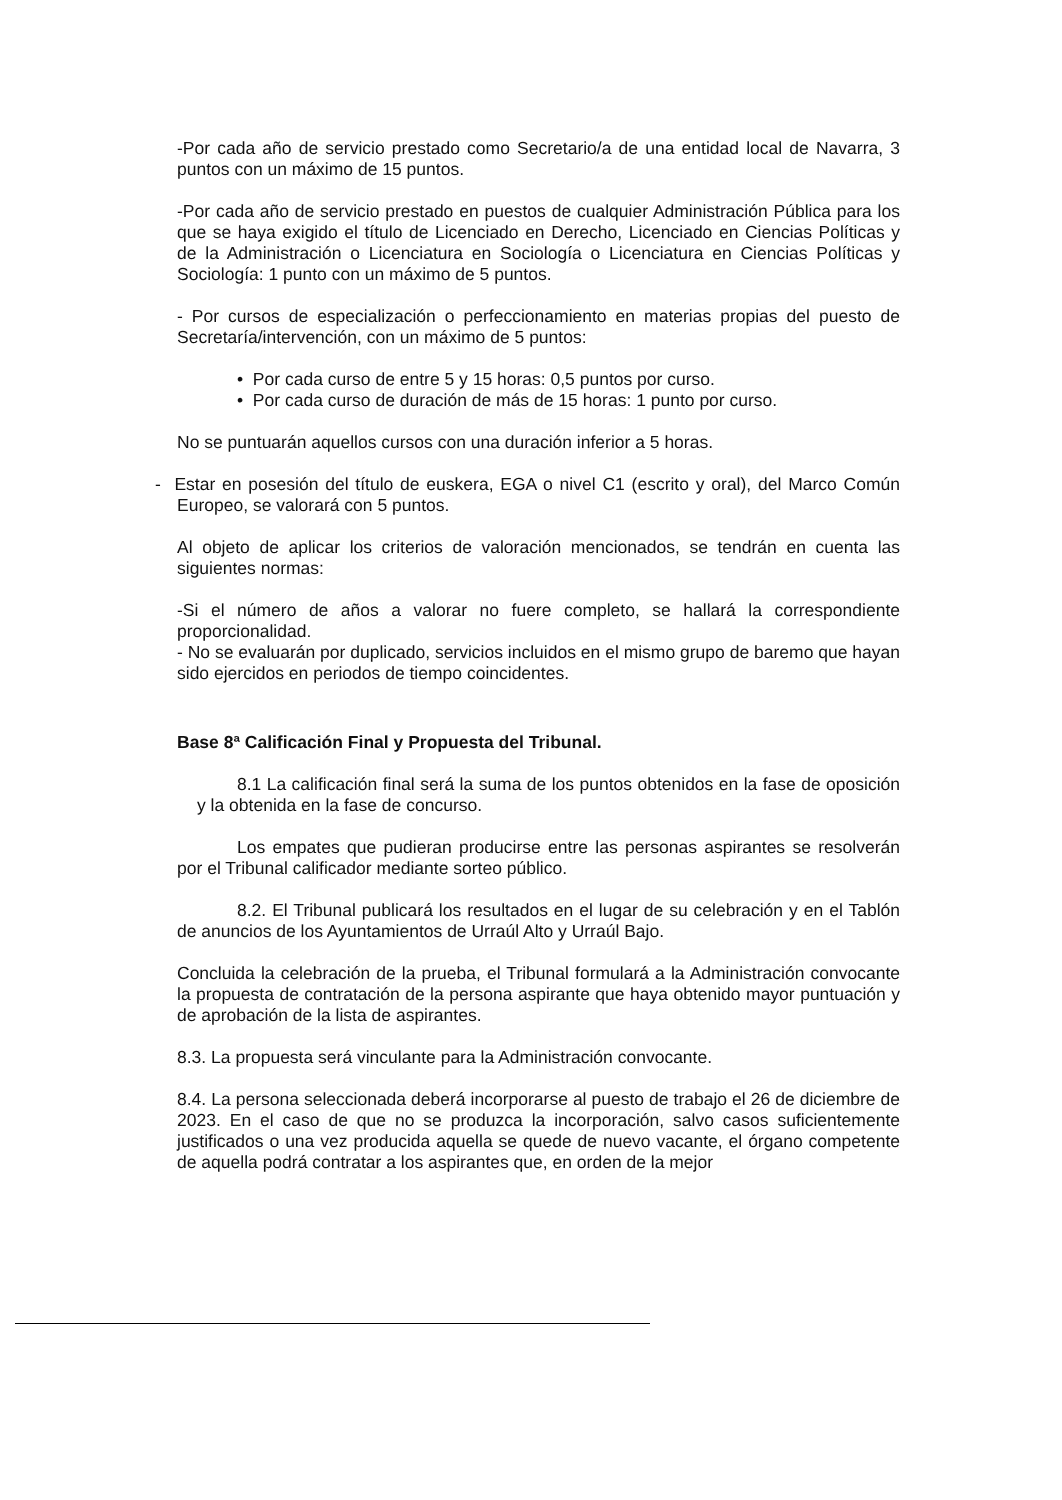-Por cada año de servicio prestado como Secretario/a de una entidad local de Navarra, 3 puntos con un máximo de 15 puntos.
-Por cada año de servicio prestado en puestos de cualquier Administración Pública para los que se haya exigido el título de Licenciado en Derecho, Licenciado en Ciencias Políticas y de la Administración o Licenciatura en Sociología o Licenciatura en Ciencias Políticas y Sociología: 1 punto con un máximo de 5 puntos.
- Por cursos de especialización o perfeccionamiento en materias propias del puesto de Secretaría/intervención, con un máximo de 5 puntos:
• Por cada curso de entre 5 y 15 horas: 0,5 puntos por curso.
• Por cada curso de duración de más de 15 horas: 1 punto por curso.
No se puntuarán aquellos cursos con una duración inferior a 5 horas.
- Estar en posesión del título de euskera, EGA o nivel C1 (escrito y oral), del Marco Común Europeo, se valorará con 5 puntos.
Al objeto de aplicar los criterios de valoración mencionados, se tendrán en cuenta las siguientes normas:
-Si el número de años a valorar no fuere completo, se hallará la correspondiente proporcionalidad.
- No se evaluarán por duplicado, servicios incluidos en el mismo grupo de baremo que hayan sido ejercidos en periodos de tiempo coincidentes.
Base 8ª Calificación Final y Propuesta del Tribunal.
8.1 La calificación final será la suma de los puntos obtenidos en la fase de oposición y la obtenida en la fase de concurso.
Los empates que pudieran producirse entre las personas aspirantes se resolverán por el Tribunal calificador mediante sorteo público.
8.2. El Tribunal publicará los resultados en el lugar de su celebración y en el Tablón de anuncios de los Ayuntamientos de Urraúl Alto y Urraúl Bajo.
Concluida la celebración de la prueba, el Tribunal formulará a la Administración convocante la propuesta de contratación de la persona aspirante que haya obtenido mayor puntuación y de aprobación de la lista de aspirantes.
8.3. La propuesta será vinculante para la Administración convocante.
8.4. La persona seleccionada deberá incorporarse al puesto de trabajo el 26 de diciembre de 2023. En el caso de que no se produzca la incorporación, salvo casos suficientemente justificados o una vez producida aquella se quede de nuevo vacante, el órgano competente de aquella podrá contratar a los aspirantes que, en orden de la mejor